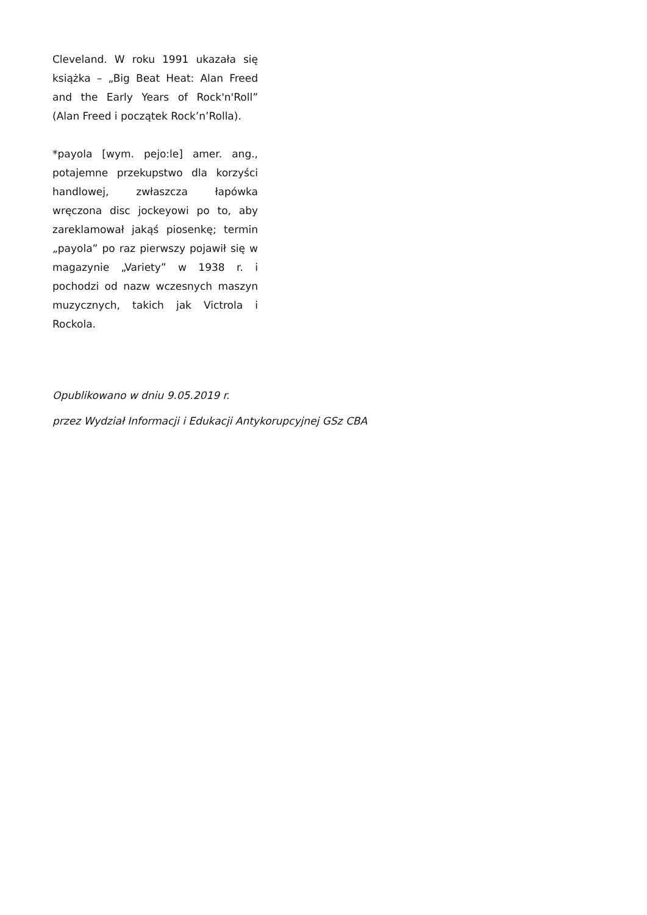Cleveland. W roku 1991 ukazała się książka – „Big Beat Heat: Alan Freed and the Early Years of Rock'n'Roll” (Alan Freed i początek Rock’n’Rolla).
*payola [wym. pejo:le] amer. ang., potajemne przekupstwo dla korzyści handlowej, zwłaszcza łapówka wręczona disc jockeyowi po to, aby zareklamował jakąś piosenkę; termin „payola” po raz pierwszy pojawił się w magazynie „Variety” w 1938 r. i pochodzi od nazw wczesnych maszyn muzycznych, takich jak Victrola i Rockola.
Opublikowano w dniu 9.05.2019 r.
przez Wydział Informacji i Edukacji Antykorupcyjnej GSz CBA